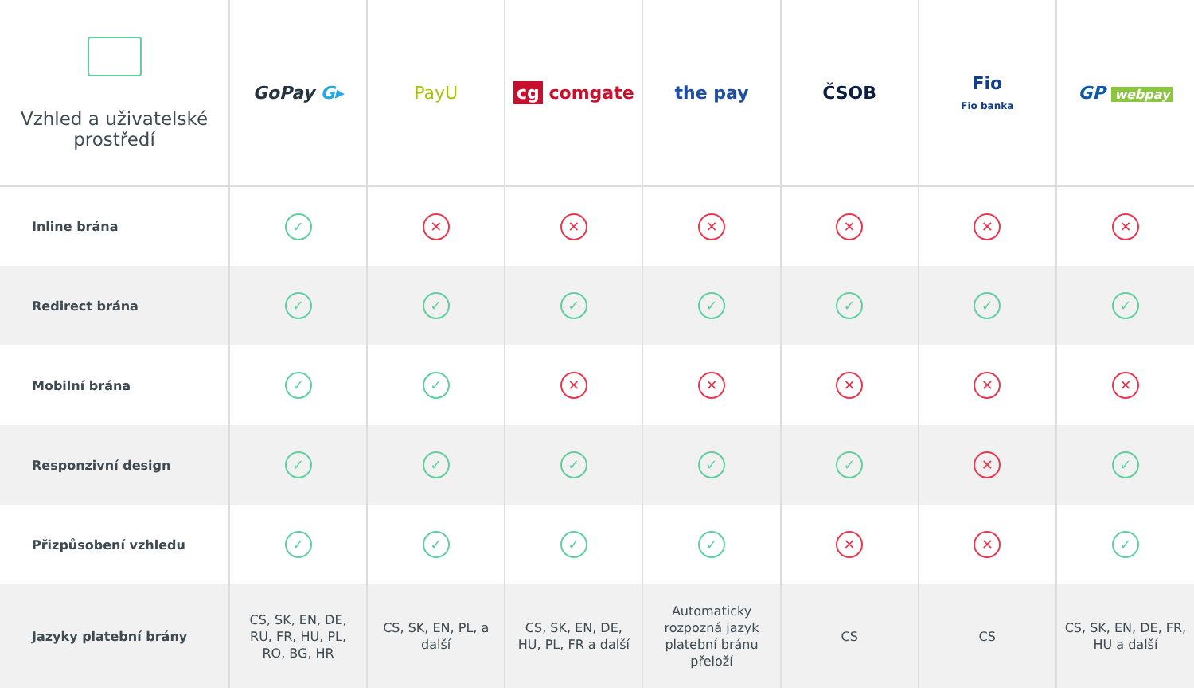| Vzhled a uživatelské prostředí | GoPay G▸ | PayU | cg comgate | the pay | ČSOB | Fio Fio banka | GP webpay |
| --- | --- | --- | --- | --- | --- | --- | --- |
| Inline brána | ✓ | ✕ | ✕ | ✕ | ✕ | ✕ | ✕ |
| Redirect brána | ✓ | ✓ | ✓ | ✓ | ✓ | ✓ | ✓ |
| Mobilní brána | ✓ | ✓ | ✕ | ✕ | ✕ | ✕ | ✕ |
| Responzivní design | ✓ | ✓ | ✓ | ✓ | ✓ | ✕ | ✓ |
| Přizpůsobení vzhledu | ✓ | ✓ | ✓ | ✓ | ✕ | ✕ | ✓ |
| Jazyky platební brány | CS, SK, EN, DE, RU, FR, HU, PL, RO, BG, HR | CS, SK, EN, PL, a další | CS, SK, EN, DE, HU, PL, FR a další | Automaticky rozpozná jazyk platební bránu přeloží | CS | CS | CS, SK, EN, DE, FR, HU a další |